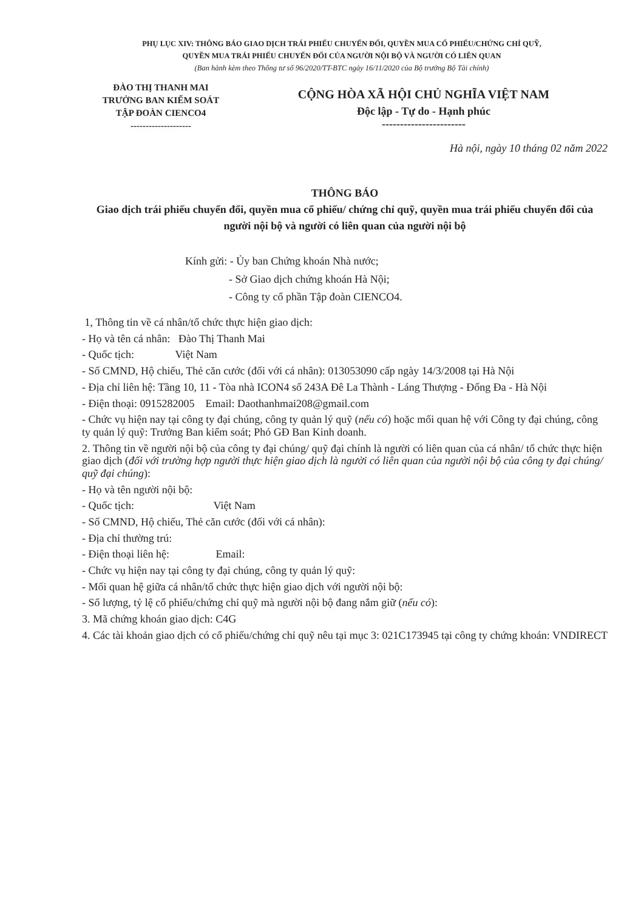PHỤ LỤC XIV: THÔNG BÁO GIAO DỊCH TRÁI PHIẾU CHUYỂN ĐỔI, QUYỀN MUA CỔ PHIẾU/CHỨNG CHỈ QUỸ,
QUYỀN MUA TRÁI PHIẾU CHUYỂN ĐỔI CỦA NGƯỜI NỘI BỘ VÀ NGƯỜI CÓ LIÊN QUAN
(Ban hành kèm theo Thông tư số 96/2020/TT-BTC ngày 16/11/2020 của Bộ trưởng Bộ Tài chính)
ĐÀO THỊ THANH MAI
TRƯỞNG BAN KIỂM SOÁT
TẬP ĐOÀN CIENCO4
--------------------
CỘNG HÒA XÃ HỘI CHỦ NGHĨA VIỆT NAM
Độc lập - Tự do - Hạnh phúc
-----------------------
Hà nội, ngày 10 tháng 02 năm 2022
THÔNG BÁO
Giao dịch trái phiếu chuyển đổi, quyền mua cổ phiếu/ chứng chỉ quỹ, quyền mua trái phiếu chuyển đổi của người nội bộ và người có liên quan của người nội bộ
Kính gửi: - Ủy ban Chứng khoán Nhà nước;
- Sở Giao dịch chứng khoán Hà Nội;
- Công ty cổ phần Tập đoàn CIENCO4.
1, Thông tin về cá nhân/tổ chức thực hiện giao dịch:
- Họ và tên cá nhân: Đào Thị Thanh Mai
- Quốc tịch: Việt Nam
- Số CMND, Hộ chiếu, Thẻ căn cước (đối với cá nhân): 013053090 cấp ngày 14/3/2008 tại Hà Nội
- Địa chỉ liên hệ: Tầng 10, 11 - Tòa nhà ICON4 số 243A Đê La Thành - Láng Thượng - Đống Đa - Hà Nội
- Điện thoại: 0915282005 Email: Daothanhmai208@gmail.com
- Chức vụ hiện nay tại công ty đại chúng, công ty quản lý quỹ (nếu có) hoặc mối quan hệ với Công ty đại chúng, công ty quản lý quỹ: Trưởng Ban kiểm soát; Phó GĐ Ban Kinh doanh.
2. Thông tin về người nội bộ của công ty đại chúng/ quỹ đại chính là người có liên quan của cá nhân/ tổ chức thực hiện giao dịch (đối với trường hợp người thực hiện giao dịch là người có liên quan của người nội bộ của công ty đại chúng/ quỹ đại chúng):
- Họ và tên người nội bộ:
- Quốc tịch: Việt Nam
- Số CMND, Hộ chiếu, Thẻ căn cước (đối với cá nhân):
- Địa chỉ thường trú:
- Điện thoại liên hệ: Email:
- Chức vụ hiện nay tại công ty đại chúng, công ty quản lý quỹ:
- Mối quan hệ giữa cá nhân/tổ chức thực hiện giao dịch với người nội bộ:
- Số lượng, tỷ lệ cổ phiếu/chứng chỉ quỹ mà người nội bộ đang nắm giữ (nếu có):
3. Mã chứng khoán giao dịch: C4G
4. Các tài khoản giao dịch có cổ phiếu/chứng chỉ quỹ nêu tại mục 3: 021C173945 tại công ty chứng khoán: VNDIRECT